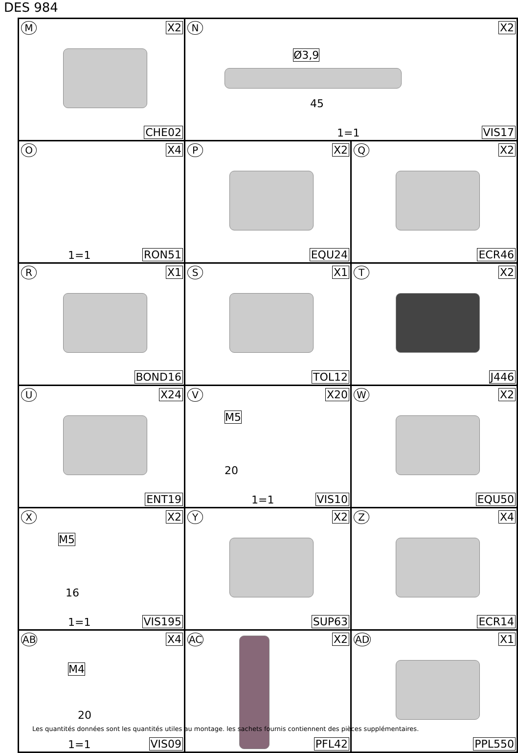DES 984
| M X2 CHE02 | N X2 Ø3,9 45 1=1 VIS17 | |
| O X4 1=1 RON51 | P X2 EQU24 | Q X2 ECR46 |
| R X1 BOND16 | S X1 TOL12 | T X2 J446 |
| U X24 ENT19 | V X20 M5 20 1=1 VIS10 | W X2 EQU50 |
| X X2 M5 16 1=1 VIS195 | Y X2 SUP63 | Z X4 ECR14 |
| AB X4 M4 20 1=1 VIS09 | AC X2 PFL42 | AD X1 PPL550 |
Les quantités données sont les quantités utiles au montage. les sachets fournis contiennent des pièces supplémentaires.